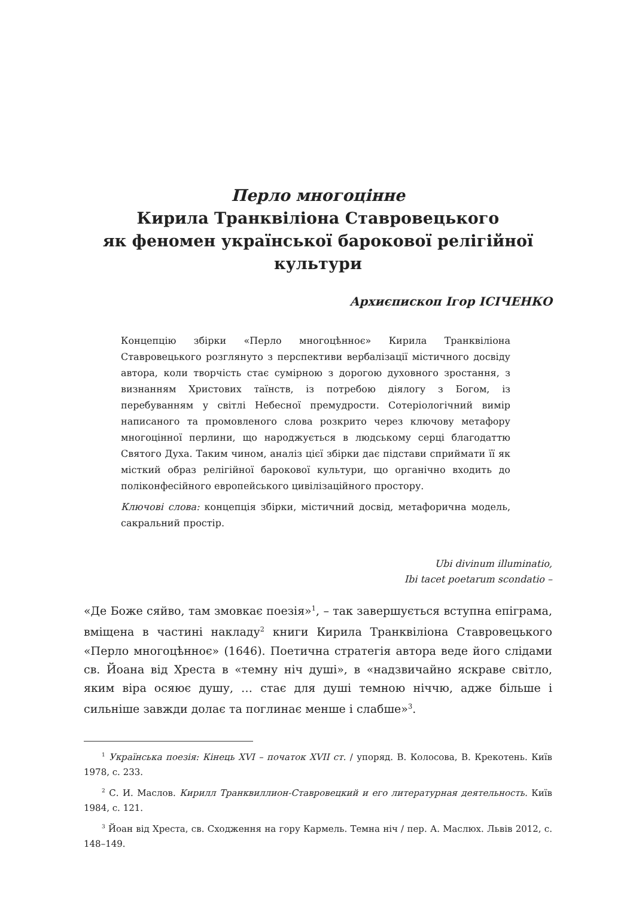Перло многоцінне
Кирила Транквіліона Ставровецького
як феномен української барокової релігійної культури
Архиєпископ Ігор ІСІЧЕНКО
Концепцію збірки «Перло многоцѣнноє» Кирила Транквіліона Ставровецького розглянуто з перспективи вербалізації містичного досвіду автора, коли творчість стає сумірною з дорогою духовного зростання, з визнанням Христових таїнств, із потребою діялогу з Богом, із перебуванням у світлі Небесної премудрости. Сотеріологічний вимір написаного та промовленого слова розкрито через ключову метафору многоцінної перлини, що народжується в людському серці благодаттю Святого Духа. Таким чином, аналіз цієї збірки дає підстави сприймати її як місткий образ релігійної барокової культури, що органічно входить до поліконфесійного европейського цивілізаційного простору.
Ключові слова: концепція збірки, містичний досвід, метафорична модель, сакральний простір.
Ubi divinum illuminatio,
Ibi tacet poetarum scondatio –
«Де Боже сяйво, там змовкає поезія»<sup>1</sup>, – так завершується вступна епіграма, вміщена в частині накладу<sup>2</sup> книги Кирила Транквіліона Ставровецького «Перло многоцѣнноє» (1646). Поетична стратегія автора веде його слідами св. Йоана від Хреста в «темну ніч душі», в «надзвичайно яскраве світло, яким віра осяює душу, … стає для душі темною ніччю, адже більше і сильніше завжди долає та поглинає менше і слабше»<sup>3</sup>.
<sup>1</sup> Українська поезія: Кінець XVI – початок XVII ст. / упоряд. В. Колосова, В. Крекотень. Київ 1978, с. 233.
<sup>2</sup> С. И. Маслов. Кирилл Транквиллион-Ставровецкий и его литературная деятельность. Київ 1984, с. 121.
<sup>3</sup> Йоан від Хреста, св. Сходження на гору Кармель. Темна ніч / пер. А. Маслюх. Львів 2012, с. 148–149.